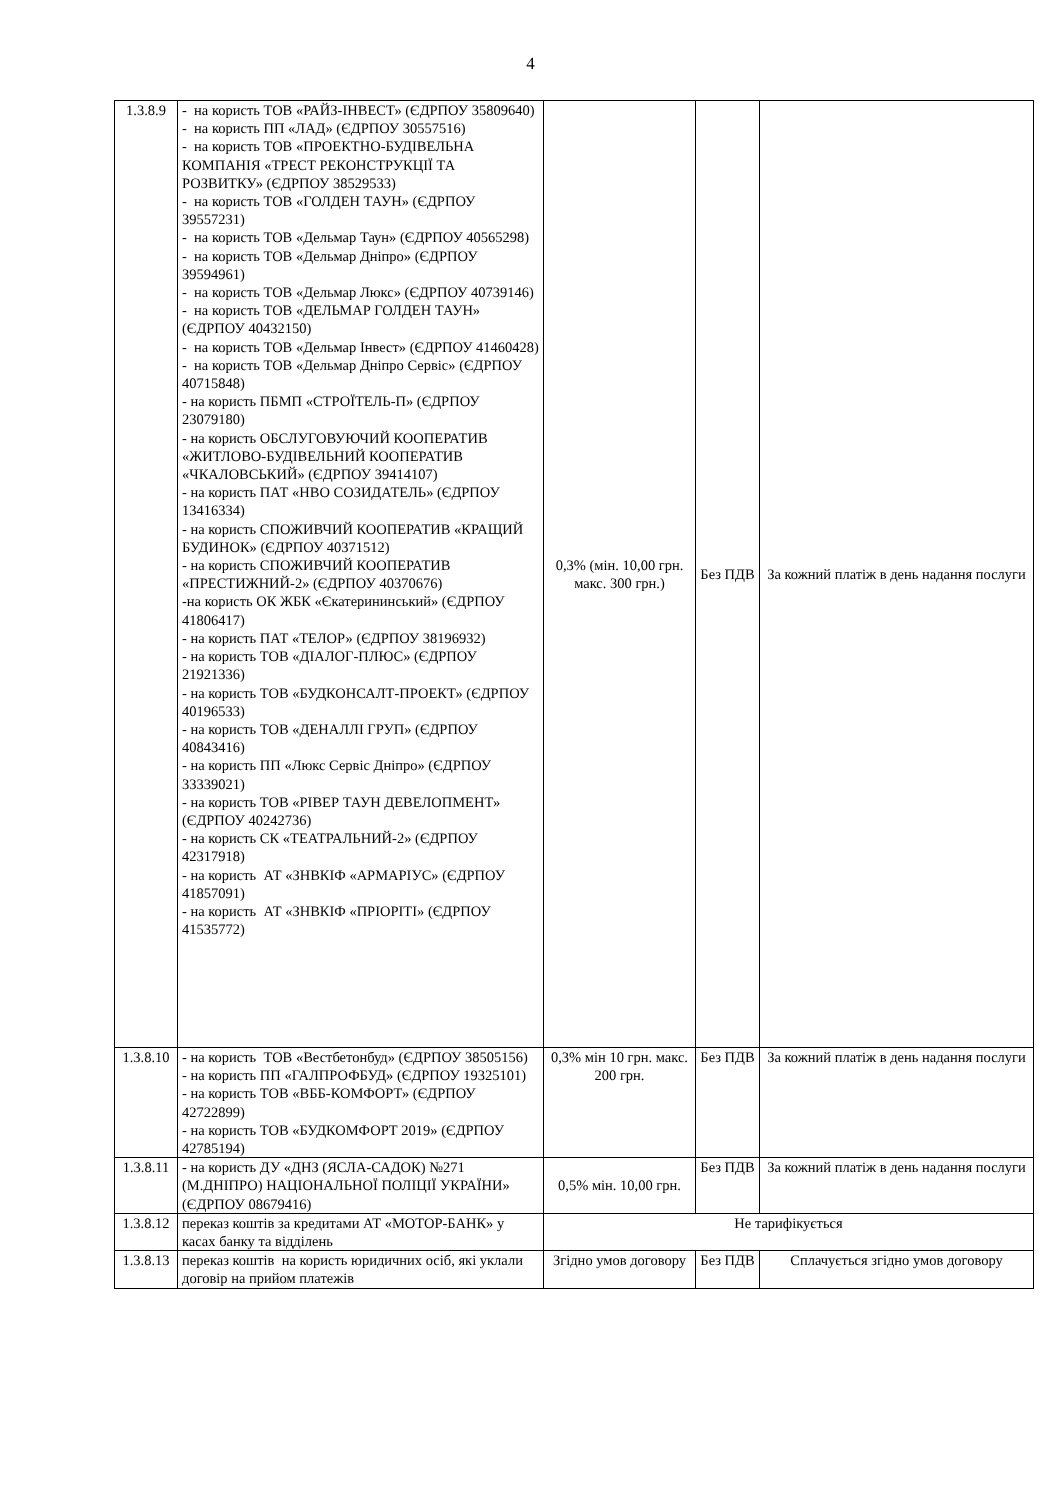4
| 1.3.8.9 | - на користь ТОВ «РАЙЗ-ІНВЕСТ» (ЄДРПОУ 35809640) - на користь ПП «ЛАД» (ЄДРПОУ 30557516) - на користь ТОВ «ПРОЕКТНО-БУДІВЕЛЬНА КОМПАНІЯ «ТРЕСТ РЕКОНСТРУКЦІЇ ТА РОЗВИТКУ» (ЄДРПОУ 38529533) - на користь ТОВ «ГОЛДЕН ТАУН» (ЄДРПОУ 39557231) - на користь ТОВ «Дельмар Таун» (ЄДРПОУ 40565298) - на користь ТОВ «Дельмар Дніпро» (ЄДРПОУ 39594961) - на користь ТОВ «Дельмар Люкс» (ЄДРПОУ 40739146) - на користь ТОВ «ДЕЛЬМАР ГОЛДЕН ТАУН» (ЄДРПОУ 40432150) - на користь ТОВ «Дельмар Інвест» (ЄДРПОУ 41460428) - на користь ТОВ «Дельмар Дніпро Сервіс» (ЄДРПОУ 40715848) - на користь ПБМП «СТРОЇТЕЛЬ-П» (ЄДРПОУ 23079180) - на користь ОБСЛУГОВУЮЧИЙ КООПЕРАТИВ «ЖИТЛОВО-БУДІВЕЛЬНИЙ КООПЕРАТИВ «ЧКАЛОВСЬКИЙ» (ЄДРПОУ 39414107) - на користь ПАТ «НВО СОЗИДАТЕЛЬ» (ЄДРПОУ 13416334) - на користь СПОЖИВЧИЙ КООПЕРАТИВ «КРАЩИЙ БУДИНОК» (ЄДРПОУ 40371512) - на користь СПОЖИВЧИЙ КООПЕРАТИВ «ПРЕСТИЖНИЙ-2» (ЄДРПОУ 40370676) -на користь ОК ЖБК «Єкатерининський» (ЄДРПОУ 41806417) - на користь ПАТ «ТЕЛОР» (ЄДРПОУ 38196932) - на користь ТОВ «ДІАЛОГ-ПЛЮС» (ЄДРПОУ 21921336) - на користь ТОВ «БУДКОНСАЛТ-ПРОЕКТ» (ЄДРПОУ 40196533) - на користь ТОВ «ДЕНАЛЛІ ГРУП» (ЄДРПОУ 40843416) - на користь ПП «Люкс Сервіс Дніпро» (ЄДРПОУ 33339021) - на користь ТОВ «РІВЕР ТАУН ДЕВЕЛОПМЕНТ» (ЄДРПОУ 40242736) - на користь СК «ТЕАТРАЛЬНИЙ-2» (ЄДРПОУ 42317918) - на користь АТ «ЗНВКІФ «АРМАРІУС» (ЄДРПОУ 41857091) - на користь АТ «ЗНВКІФ «ПРІОРІТІ» (ЄДРПОУ 41535772) | 0,3% (мін. 10,00 грн. макс. 300 грн.) | Без ПДВ | За кожний платіж в день надання послуги |
| 1.3.8.10 | - на користь ТОВ «Вестбетонбуд» (ЄДРПОУ 38505156) - на користь ПП «ГАЛПРОФБУД» (ЄДРПОУ 19325101) - на користь ТОВ «ВББ-КОМФОРТ» (ЄДРПОУ 42722899) - на користь ТОВ «БУДКОМФОРТ 2019» (ЄДРПОУ 42785194) | 0,3% мін 10 грн. макс. 200 грн. | Без ПДВ | За кожний платіж в день надання послуги |
| 1.3.8.11 | - на користь ДУ «ДНЗ (ЯСЛА-САДОК) №271 (М.ДНІПРО) НАЦІОНАЛЬНОЇ ПОЛІЦІЇ УКРАЇНИ» (ЄДРПОУ 08679416) | 0,5% мін. 10,00 грн. | Без ПДВ | За кожний платіж в день надання послуги |
| 1.3.8.12 | переказ коштів за кредитами АТ «МОТОР-БАНК» у касах банку та відділень | Не тарифікується | | |
| 1.3.8.13 | переказ коштів на користь юридичних осіб, які уклали договір на прийом платежів | Згідно умов договору | Без ПДВ | Сплачується згідно умов договору |